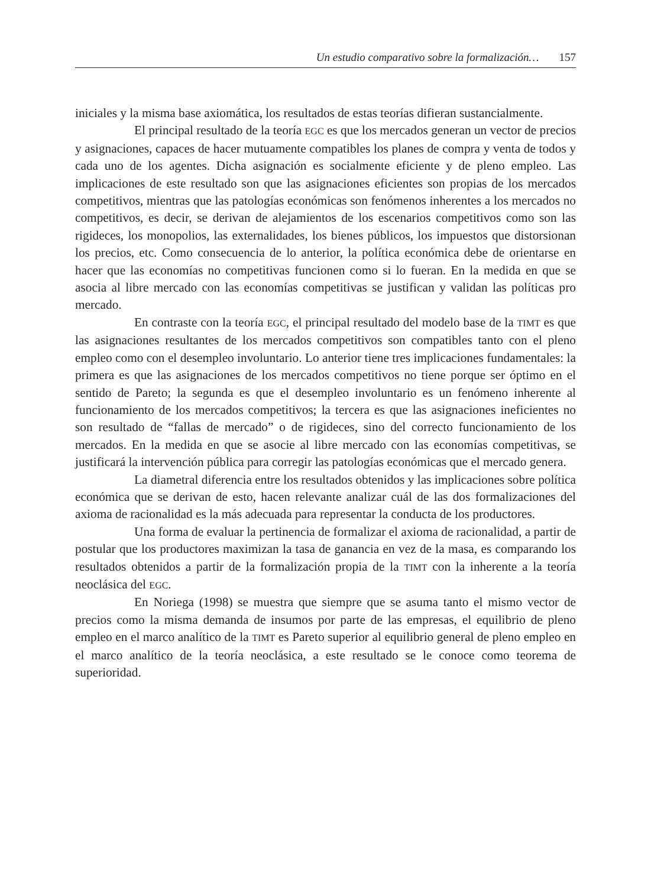Un estudio comparativo sobre la formalización… 157
iniciales y la misma base axiomática, los resultados de estas teorías difieran sustancialmente.
El principal resultado de la teoría EGC es que los mercados generan un vector de precios y asignaciones, capaces de hacer mutuamente compatibles los planes de compra y venta de todos y cada uno de los agentes. Dicha asignación es socialmente eficiente y de pleno empleo. Las implicaciones de este resultado son que las asignaciones eficientes son propias de los mercados competitivos, mientras que las patologías económicas son fenómenos inherentes a los mercados no competitivos, es decir, se derivan de alejamientos de los escenarios competitivos como son las rigideces, los monopolios, las externalidades, los bienes públicos, los impuestos que distorsionan los precios, etc. Como consecuencia de lo anterior, la política económica debe de orientarse en hacer que las economías no competitivas funcionen como si lo fueran. En la medida en que se asocia al libre mercado con las economías competitivas se justifican y validan las políticas pro mercado.
En contraste con la teoría EGC, el principal resultado del modelo base de la TIMT es que las asignaciones resultantes de los mercados competitivos son compatibles tanto con el pleno empleo como con el desempleo involuntario. Lo anterior tiene tres implicaciones fundamentales: la primera es que las asignaciones de los mercados competitivos no tiene porque ser óptimo en el sentido de Pareto; la segunda es que el desempleo involuntario es un fenómeno inherente al funcionamiento de los mercados competitivos; la tercera es que las asignaciones ineficientes no son resultado de “fallas de mercado” o de rigideces, sino del correcto funcionamiento de los mercados. En la medida en que se asocie al libre mercado con las economías competitivas, se justificará la intervención pública para corregir las patologías económicas que el mercado genera.
La diametral diferencia entre los resultados obtenidos y las implicaciones sobre política económica que se derivan de esto, hacen relevante analizar cuál de las dos formalizaciones del axioma de racionalidad es la más adecuada para representar la conducta de los productores.
Una forma de evaluar la pertinencia de formalizar el axioma de racionalidad, a partir de postular que los productores maximizan la tasa de ganancia en vez de la masa, es comparando los resultados obtenidos a partir de la formalización propia de la TIMT con la inherente a la teoría neoclásica del EGC.
En Noriega (1998) se muestra que siempre que se asuma tanto el mismo vector de precios como la misma demanda de insumos por parte de las empresas, el equilibrio de pleno empleo en el marco analítico de la TIMT es Pareto superior al equilibrio general de pleno empleo en el marco analítico de la teoría neoclásica, a este resultado se le conoce como teorema de superioridad.